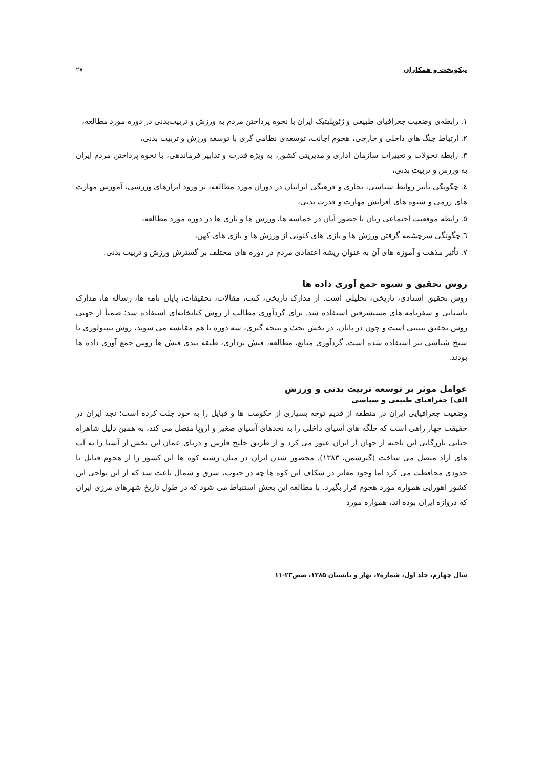نیکوبخت و همکاران ۲۷
۱. رابطه‌ی وضعیت جغرافیای طبیعی و ژئوپلیتیک ایران با نحوه پرداختن مردم به ورزش و تربیت‌بدنی در دوره مورد مطالعه،
۲. ارتباط جنگ های داخلی و خارجی، هجوم اجانب، توسعه‌ی نظامی گری با توسعه ورزش و تربیت بدنی،
۳. رابطه تحولات و تغییرات سازمان اداری و مدیریتی کشور، به ویژه قدرت و تدابیر فرماندهی، با نحوه پرداختن مردم ایران به ورزش و تربیت بدنی،
٤. چگونگی تأثیر روابط سیاسی، تجاری و فرهنگی ایرانیان در دوران مورد مطالعه، بر ورود ابزارهای ورزشی، آموزش مهارت های رزمی و شیوه های افزایش مهارت و قدرت بدنی،
٥. رابطه موقعیت اجتماعی زنان با حضور آنان در حماسه ها، ورزش ها و بازی ها در دوره مورد مطالعه،
٦.چگونگی سرچشمه گرفتن ورزش ها و بازی های کنونی از ورزش ها و بازی های کهن،
۷. تأثیر مذهب و آموزه های آن به عنوان ریشه اعتقادی مردم در دوره های مختلف بر گسترش ورزش و تربیت بدنی.
روش تحقیق و شیوه جمع آوری داده ها
روش تحقیق اسنادی، تاریخی، تحلیلی است. از مدارک تاریخی، کتب، مقالات، تحقیقات، پایان نامه ها، رساله ها، مدارک باستانی و سفرنامه های مستشرقین استفاده شد. برای گردآوری مطالب از روش کتابخانه‌ای استفاده شد؛ ضمناً از جهتی روش تحقیق تبیینی است و چون در پایان، در بخش بحث و نتیجه گیری، سه دوره با هم مقایسه می شوند، روش تیپیولوژی یا سنخ شناسی نیز استفاده شده است. گردآوری منابع، مطالعه، فیش برداری، طبقه بندی فیش ها روش جمع آوری داده ها بودند.
عوامل موثر بر توسعه تربیت بدنی و ورزش
الف) جغرافیای طبیعی و سیاسی
وضعیت جغرافیایی ایران در منطقه از قدیم توجه بسیاری از حکومت ها و قبایل را به خود جلب کرده است؛ نجد ایران در حقیقت چهار راهی است که جلگه های آسیای داخلی را به نجدهای آسیای صغیر و اروپا متصل می کند، به همین دلیل شاهراه حیاتی بازرگانی این ناحیه از جهان از ایران عبور می کرد و از طریق خلیج فارس و دریای عمان این بخش از آسیا را به آب های آزاد متصل می ساخت (گیرشمن، ۱۳۸۳). محصور شدن ایران در میان رشته کوه ها این کشور را از هجوم قبایل تا حدودی محافظت می کرد اما وجود معابر در شکاف این کوه ها چه در جنوب، شرق و شمال باعث شد که از این نواحی این کشور اهورایی همواره مورد هجوم قرار بگیرد. با مطالعه این بخش استنباط می شود که در طول تاریخ شهرهای مرزی ایران که دروازه ایران بوده اند، همواره مورد
سال چهارم، جلد اول، شماره۷، بهار و تابستان ۱۳۸۵، صص۲۳-۱۱